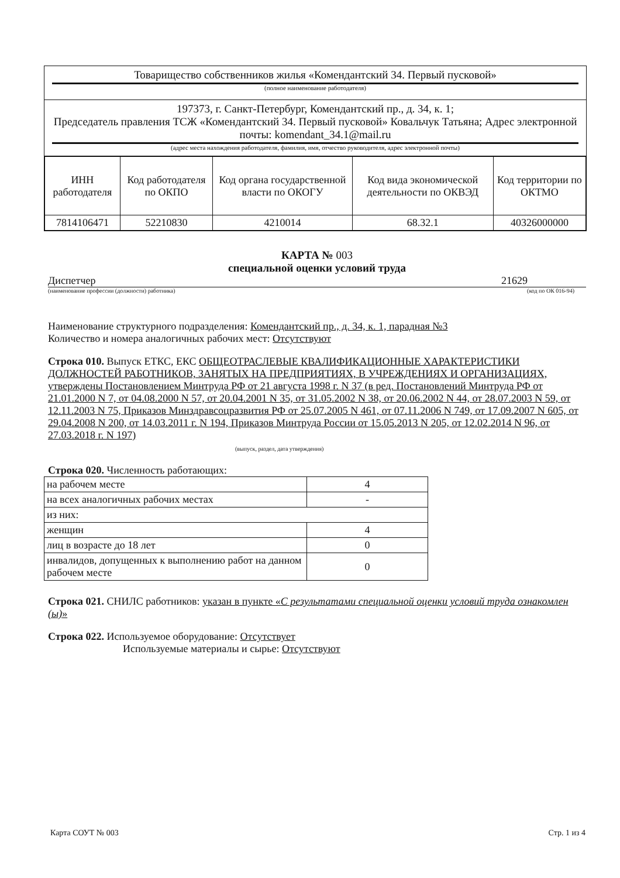Товарищество собственников жилья «Комендантский 34. Первый пусковой»
(полное наименование работодателя)
197373, г. Санкт-Петербург, Комендантский пр., д. 34, к. 1;
Председатель правления ТСЖ «Комендантский 34. Первый пусковой» Ковальчук Татьяна; Адрес электронной почты: komendant_34.1@mail.ru
(адрес места нахождения работодателя, фамилия, имя, отчество руководителя, адрес электронной почты)
| ИНН работодателя | Код работодателя по ОКПО | Код органа государственной власти по ОКОГУ | Код вида экономической деятельности по ОКВЭД | Код территории по ОКТМО |
| 7814106471 | 52210830 | 4210014 | 68.32.1 | 40326000000 |
КАРТА № 003
специальной оценки условий труда
Диспетчер 21629
(наименование профессии (должности) работника) (код по ОК 016-94)
Наименование структурного подразделения: Комендантский пр., д. 34, к. 1, парадная №3
Количество и номера аналогичных рабочих мест: Отсутствуют
Строка 010. Выпуск ЕТКС, ЕКС ОБЩЕОТРАСЛЕВЫЕ КВАЛИФИКАЦИОННЫЕ ХАРАКТЕРИСТИКИ ДОЛЖНОСТЕЙ РАБОТНИКОВ, ЗАНЯТЫХ НА ПРЕДПРИЯТИЯХ, В УЧРЕЖДЕНИЯХ И ОРГАНИЗАЦИЯХ, утверждены Постановлением Минтруда РФ от 21 августа 1998 г. N 37 (в ред. Постановлений Минтруда РФ от 21.01.2000 N 7, от 04.08.2000 N 57, от 20.04.2001 N 35, от 31.05.2002 N 38, от 20.06.2002 N 44, от 28.07.2003 N 59, от 12.11.2003 N 75, Приказов Минздравсоцразвития РФ от 25.07.2005 N 461, от 07.11.2006 N 749, от 17.09.2007 N 605, от 29.04.2008 N 200, от 14.03.2011 г. N 194, Приказов Минтруда России от 15.05.2013 N 205, от 12.02.2014 N 96, от 27.03.2018 г. N 197)
(выпуск, раздел, дата утверждения)
Строка 020. Численность работающих:
| на рабочем месте | 4 |
| на всех аналогичных рабочих местах | - |
| из них: | |
| женщин | 4 |
| лиц в возрасте до 18 лет | 0 |
| инвалидов, допущенных к выполнению работ на данном рабочем месте | 0 |
Строка 021. СНИЛС работников: указан в пункте «С результатами специальной оценки условий труда ознакомлен (ы)»
Строка 022. Используемое оборудование: Отсутствует
Используемые материалы и сырье: Отсутствуют
Карта СОУТ № 003 Стр. 1 из 4